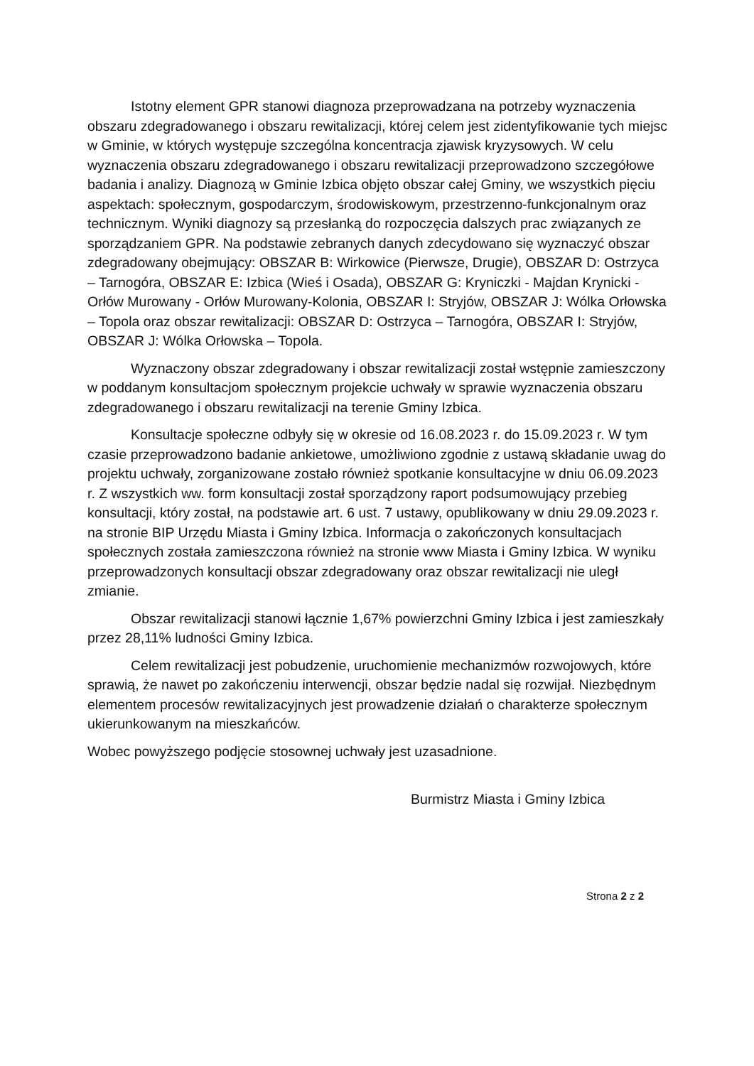Istotny element GPR stanowi diagnoza przeprowadzana na potrzeby wyznaczenia obszaru zdegradowanego i obszaru rewitalizacji, której celem jest zidentyfikowanie tych miejsc w Gminie, w których występuje szczególna koncentracja zjawisk kryzysowych. W celu wyznaczenia obszaru zdegradowanego i obszaru rewitalizacji przeprowadzono szczegółowe badania i analizy. Diagnozą w Gminie Izbica objęto obszar całej Gminy, we wszystkich pięciu aspektach: społecznym, gospodarczym, środowiskowym, przestrzenno-funkcjonalnym oraz technicznym. Wyniki diagnozy są przesłanką do rozpoczęcia dalszych prac związanych ze sporządzaniem GPR. Na podstawie zebranych danych zdecydowano się wyznaczyć obszar zdegradowany obejmujący: OBSZAR B: Wirkowice (Pierwsze, Drugie), OBSZAR D: Ostrzyca – Tarnogóra, OBSZAR E: Izbica (Wieś i Osada), OBSZAR G: Kryniczki - Majdan Krynicki - Orłów Murowany - Orłów Murowany-Kolonia, OBSZAR I: Stryjów, OBSZAR J: Wólka Orłowska – Topola oraz obszar rewitalizacji: OBSZAR D: Ostrzyca – Tarnogóra, OBSZAR I: Stryjów, OBSZAR J: Wólka Orłowska – Topola.
Wyznaczony obszar zdegradowany i obszar rewitalizacji został wstępnie zamieszczony w poddanym konsultacjom społecznym projekcie uchwały w sprawie wyznaczenia obszaru zdegradowanego i obszaru rewitalizacji na terenie Gminy Izbica.
Konsultacje społeczne odbyły się w okresie od 16.08.2023 r. do 15.09.2023 r. W tym czasie przeprowadzono badanie ankietowe, umożliwiono zgodnie z ustawą składanie uwag do projektu uchwały, zorganizowane zostało również spotkanie konsultacyjne w dniu 06.09.2023 r. Z wszystkich ww. form konsultacji został sporządzony raport podsumowujący przebieg konsultacji, który został, na podstawie art. 6 ust. 7 ustawy, opublikowany w dniu 29.09.2023 r. na stronie BIP Urzędu Miasta i Gminy Izbica. Informacja o zakończonych konsultacjach społecznych została zamieszczona również na stronie www Miasta i Gminy Izbica. W wyniku przeprowadzonych konsultacji obszar zdegradowany oraz obszar rewitalizacji nie uległ zmianie.
Obszar rewitalizacji stanowi łącznie 1,67% powierzchni Gminy Izbica i jest zamieszkały przez 28,11% ludności Gminy Izbica.
Celem rewitalizacji jest pobudzenie, uruchomienie mechanizmów rozwojowych, które sprawią, że nawet po zakończeniu interwencji, obszar będzie nadal się rozwijał. Niezbędnym elementem procesów rewitalizacyjnych jest prowadzenie działań o charakterze społecznym ukierunkowanym na mieszkańców.
Wobec powyższego podjęcie stosownej uchwały jest uzasadnione.
Burmistrz Miasta i Gminy Izbica
Strona 2 z 2